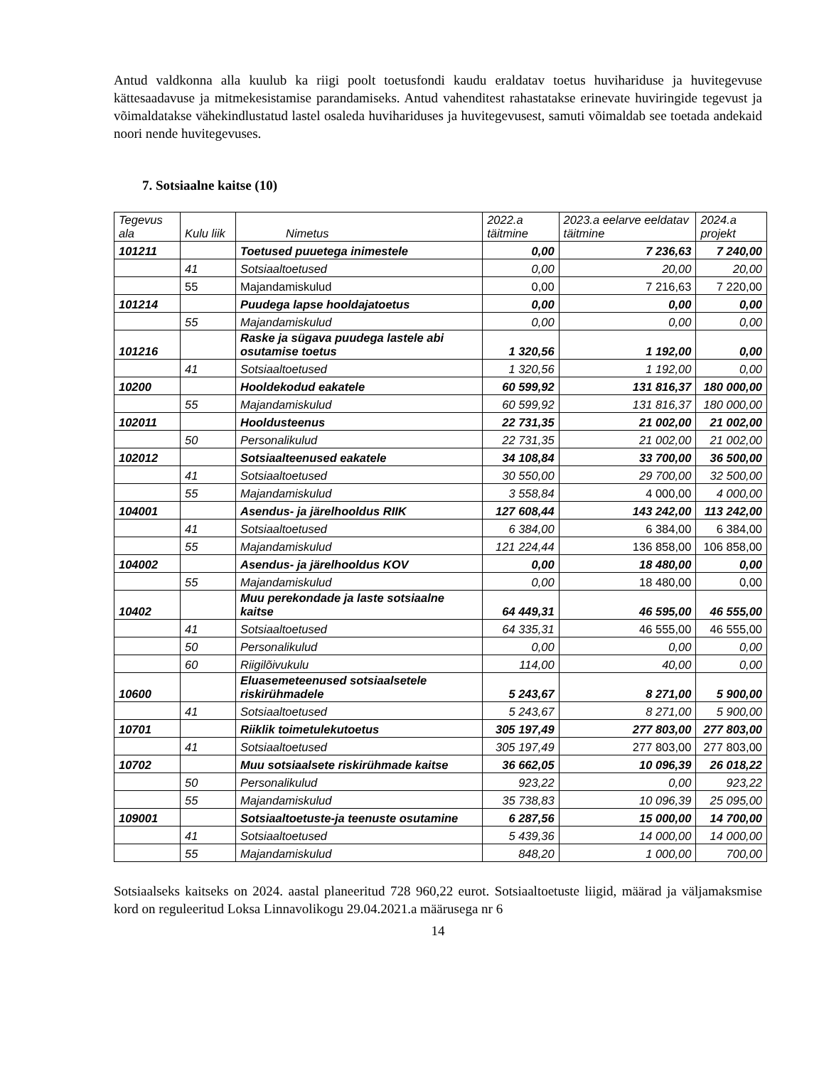Antud valdkonna alla kuulub ka riigi poolt toetusfondi kaudu eraldatav toetus huvihariduse ja huvitegevuse kättesaadavuse ja mitmekesistamise parandamiseks. Antud vahenditest rahastatakse erinevate huviringide tegevust ja võimaldatakse vähekindlustatud lastel osaleda huvihariduses ja huvitegevusest, samuti võimaldab see toetada andekaid noori nende huvitegevuses.
7. Sotsiaalne kaitse (10)
| Tegevus ala | Kulu liik | Nimetus | 2022.a täitmine | 2023.a eelarve eeldatav täitmine | 2024.a projekt |
| --- | --- | --- | --- | --- | --- |
| 101211 | | Toetused puuetega inimestele | 0,00 | 7 236,63 | 7 240,00 |
| | 41 | Sotsiaaltoetused | 0,00 | 20,00 | 20,00 |
| | 55 | Majandamiskulud | 0,00 | 7 216,63 | 7 220,00 |
| 101214 | | Puudega lapse hooldajatoetus | 0,00 | 0,00 | 0,00 |
| | 55 | Majandamiskulud | 0,00 | 0,00 | 0,00 |
| 101216 | | Raske ja sügava puudega lastele abi osutamise toetus | 1 320,56 | 1 192,00 | 0,00 |
| | 41 | Sotsiaaltoetused | 1 320,56 | 1 192,00 | 0,00 |
| 10200 | | Hooldekodud eakatele | 60 599,92 | 131 816,37 | 180 000,00 |
| | 55 | Majandamiskulud | 60 599,92 | 131 816,37 | 180 000,00 |
| 102011 | | Hooldusteenus | 22 731,35 | 21 002,00 | 21 002,00 |
| | 50 | Personalikulud | 22 731,35 | 21 002,00 | 21 002,00 |
| 102012 | | Sotsiaalteenused eakatele | 34 108,84 | 33 700,00 | 36 500,00 |
| | 41 | Sotsiaaltoetused | 30 550,00 | 29 700,00 | 32 500,00 |
| | 55 | Majandamiskulud | 3 558,84 | 4 000,00 | 4 000,00 |
| 104001 | | Asendus- ja järelhooldus RIIK | 127 608,44 | 143 242,00 | 113 242,00 |
| | 41 | Sotsiaaltoetused | 6 384,00 | 6 384,00 | 6 384,00 |
| | 55 | Majandamiskulud | 121 224,44 | 136 858,00 | 106 858,00 |
| 104002 | | Asendus- ja järelhooldus KOV | 0,00 | 18 480,00 | 0,00 |
| | 55 | Majandamiskulud | 0,00 | 18 480,00 | 0,00 |
| 10402 | | Muu perekondade ja laste sotsiaalne kaitse | 64 449,31 | 46 595,00 | 46 555,00 |
| | 41 | Sotsiaaltoetused | 64 335,31 | 46 555,00 | 46 555,00 |
| | 50 | Personalikulud | 0,00 | 0,00 | 0,00 |
| | 60 | Riigilõivukulu | 114,00 | 40,00 | 0,00 |
| 10600 | | Eluasemeteenused sotsiaalsetele riskirühmadele | 5 243,67 | 8 271,00 | 5 900,00 |
| | 41 | Sotsiaaltoetused | 5 243,67 | 8 271,00 | 5 900,00 |
| 10701 | | Riiklik toimetulekutoetus | 305 197,49 | 277 803,00 | 277 803,00 |
| | 41 | Sotsiaaltoetused | 305 197,49 | 277 803,00 | 277 803,00 |
| 10702 | | Muu sotsiaalsete riskirühmade kaitse | 36 662,05 | 10 096,39 | 26 018,22 |
| | 50 | Personalikulud | 923,22 | 0,00 | 923,22 |
| | 55 | Majandamiskulud | 35 738,83 | 10 096,39 | 25 095,00 |
| 109001 | | Sotsiaaltoetuste-ja teenuste osutamine | 6 287,56 | 15 000,00 | 14 700,00 |
| | 41 | Sotsiaaltoetused | 5 439,36 | 14 000,00 | 14 000,00 |
| | 55 | Majandamiskulud | 848,20 | 1 000,00 | 700,00 |
Sotsiaalseks kaitseks on 2024. aastal planeeritud 728 960,22 eurot. Sotsiaaltoetuste liigid, määrad ja väljamaksmise kord on reguleeritud Loksa Linnavolikogu 29.04.2021.a määrusega nr 6
14